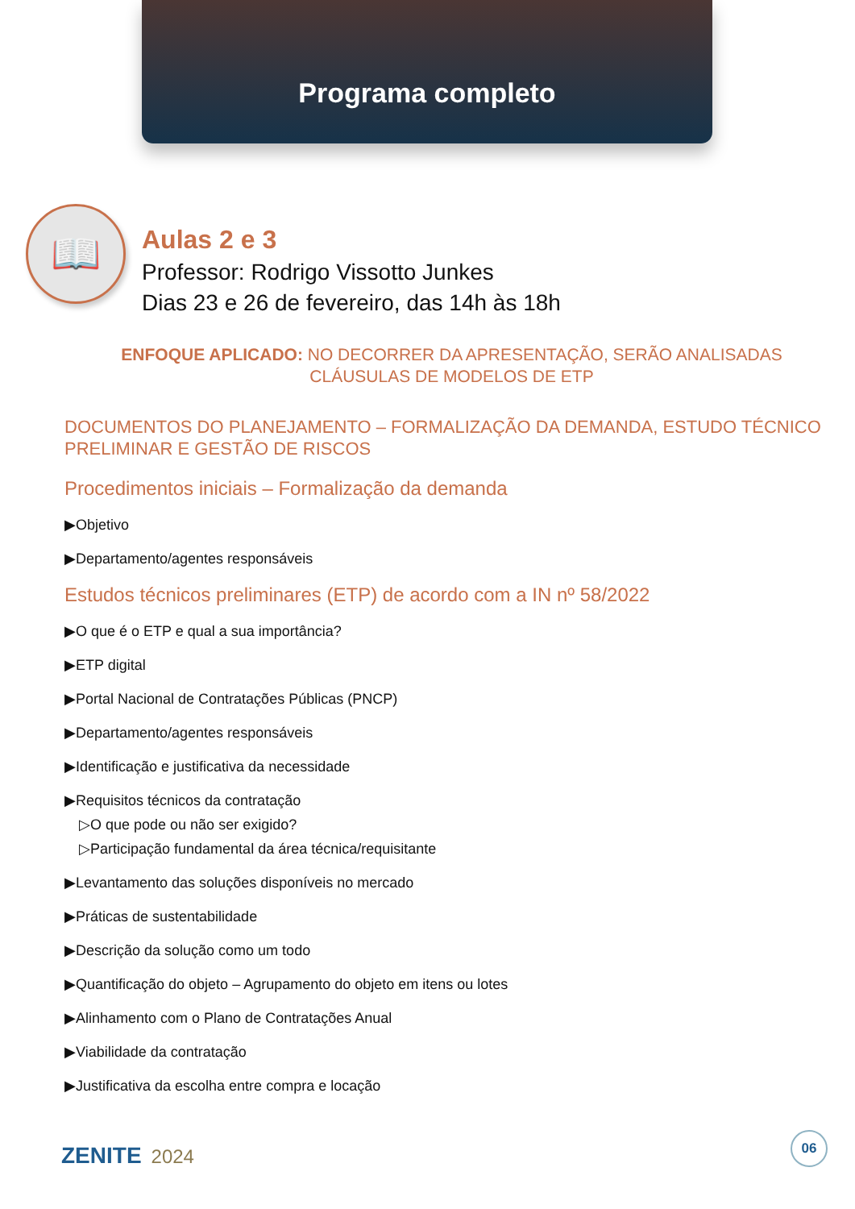Programa completo
📖
Aulas 2 e 3
Professor: Rodrigo Vissotto Junkes
Dias 23 e 26 de fevereiro, das 14h às 18h
ENFOQUE APLICADO: NO DECORRER DA APRESENTAÇÃO, SERÃO ANALISADAS CLÁUSULAS DE MODELOS DE ETP
DOCUMENTOS DO PLANEJAMENTO – FORMALIZAÇÃO DA DEMANDA, ESTUDO TÉCNICO PRELIMINAR E GESTÃO DE RISCOS
Procedimentos iniciais – Formalização da demanda
▶Objetivo
▶Departamento/agentes responsáveis
Estudos técnicos preliminares (ETP) de acordo com a IN nº 58/2022
▶O que é o ETP e qual a sua importância?
▶ETP digital
▶Portal Nacional de Contratações Públicas (PNCP)
▶Departamento/agentes responsáveis
▶Identificação e justificativa da necessidade
▶Requisitos técnicos da contratação
▷O que pode ou não ser exigido?
▷Participação fundamental da área técnica/requisitante
▶Levantamento das soluções disponíveis no mercado
▶Práticas de sustentabilidade
▶Descrição da solução como um todo
▶Quantificação do objeto – Agrupamento do objeto em itens ou lotes
▶Alinhamento com o Plano de Contratações Anual
▶Viabilidade da contratação
▶Justificativa da escolha entre compra e locação
ZENITE 2024 06